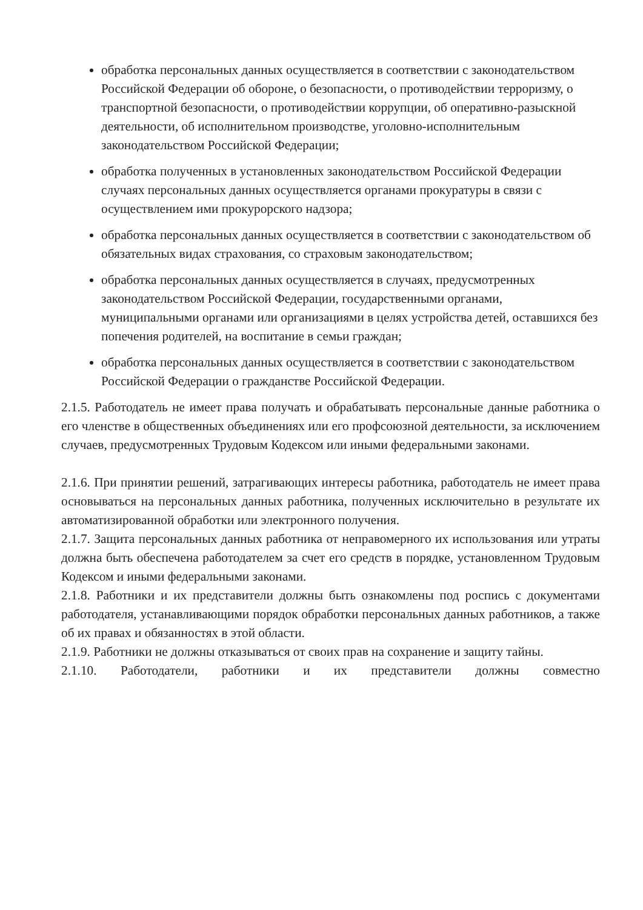обработка персональных данных осуществляется в соответствии с законодательством Российской Федерации об обороне, о безопасности, о противодействии терроризму, о транспортной безопасности, о противодействии коррупции, об оперативно-разыскной деятельности, об исполнительном производстве, уголовно-исполнительным законодательством Российской Федерации;
обработка полученных в установленных законодательством Российской Федерации случаях персональных данных осуществляется органами прокуратуры в связи с осуществлением ими прокурорского надзора;
обработка персональных данных осуществляется в соответствии с законодательством об обязательных видах страхования, со страховым законодательством;
обработка персональных данных осуществляется в случаях, предусмотренных законодательством Российской Федерации, государственными органами, муниципальными органами или организациями в целях устройства детей, оставшихся без попечения родителей, на воспитание в семьи граждан;
обработка персональных данных осуществляется в соответствии с законодательством Российской Федерации о гражданстве Российской Федерации.
2.1.5. Работодатель не имеет права получать и обрабатывать персональные данные работника о его членстве в общественных объединениях или его профсоюзной деятельности, за исключением случаев, предусмотренных Трудовым Кодексом или иными федеральными законами.
2.1.6. При принятии решений, затрагивающих интересы работника, работодатель не имеет права основываться на персональных данных работника, полученных исключительно в результате их автоматизированной обработки или электронного получения.
2.1.7. Защита персональных данных работника от неправомерного их использования или утраты должна быть обеспечена работодателем за счет его средств в порядке, установленном Трудовым Кодексом и иными федеральными законами.
2.1.8. Работники и их представители должны быть ознакомлены под роспись с документами работодателя, устанавливающими порядок обработки персональных данных работников, а также об их правах и обязанностях в этой области.
2.1.9. Работники не должны отказываться от своих прав на сохранение и защиту тайны.
2.1.10. Работодатели, работники и их представители должны совместно